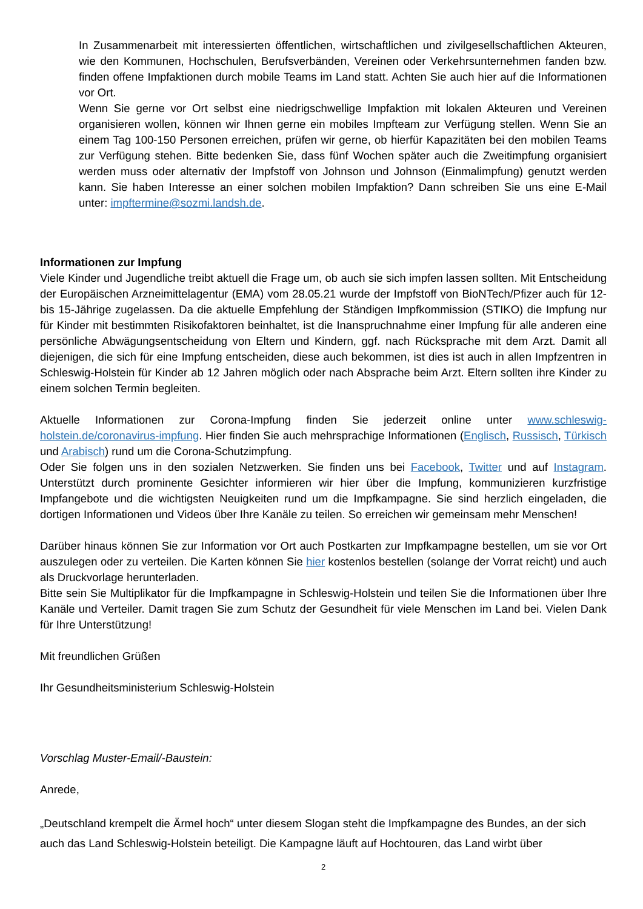In Zusammenarbeit mit interessierten öffentlichen, wirtschaftlichen und zivilgesellschaftlichen Akteuren, wie den Kommunen, Hochschulen, Berufsverbänden, Vereinen oder Verkehrsunternehmen fanden bzw. finden offene Impfaktionen durch mobile Teams im Land statt. Achten Sie auch hier auf die Informationen vor Ort.
Wenn Sie gerne vor Ort selbst eine niedrigschwellige Impfaktion mit lokalen Akteuren und Vereinen organisieren wollen, können wir Ihnen gerne ein mobiles Impfteam zur Verfügung stellen. Wenn Sie an einem Tag 100-150 Personen erreichen, prüfen wir gerne, ob hierfür Kapazitäten bei den mobilen Teams zur Verfügung stehen. Bitte bedenken Sie, dass fünf Wochen später auch die Zweitimpfung organisiert werden muss oder alternativ der Impfstoff von Johnson und Johnson (Einmalimpfung) genutzt werden kann. Sie haben Interesse an einer solchen mobilen Impfaktion? Dann schreiben Sie uns eine E-Mail unter: impftermine@sozmi.landsh.de.
Informationen zur Impfung
Viele Kinder und Jugendliche treibt aktuell die Frage um, ob auch sie sich impfen lassen sollten. Mit Entscheidung der Europäischen Arzneimittelagentur (EMA) vom 28.05.21 wurde der Impfstoff von BioNTech/Pfizer auch für 12- bis 15-Jährige zugelassen. Da die aktuelle Empfehlung der Ständigen Impfkommission (STIKO) die Impfung nur für Kinder mit bestimmten Risikofaktoren beinhaltet, ist die Inanspruchnahme einer Impfung für alle anderen eine persönliche Abwägungsentscheidung von Eltern und Kindern, ggf. nach Rücksprache mit dem Arzt. Damit all diejenigen, die sich für eine Impfung entscheiden, diese auch bekommen, ist dies ist auch in allen Impfzentren in Schleswig-Holstein für Kinder ab 12 Jahren möglich oder nach Absprache beim Arzt. Eltern sollten ihre Kinder zu einem solchen Termin begleiten.
Aktuelle Informationen zur Corona-Impfung finden Sie jederzeit online unter www.schleswig-holstein.de/coronavirus-impfung. Hier finden Sie auch mehrsprachige Informationen (Englisch, Russisch, Türkisch und Arabisch) rund um die Corona-Schutzimpfung.
Oder Sie folgen uns in den sozialen Netzwerken. Sie finden uns bei Facebook, Twitter und auf Instagram. Unterstützt durch prominente Gesichter informieren wir hier über die Impfung, kommunizieren kurzfristige Impfangebote und die wichtigsten Neuigkeiten rund um die Impfkampagne. Sie sind herzlich eingeladen, die dortigen Informationen und Videos über Ihre Kanäle zu teilen. So erreichen wir gemeinsam mehr Menschen!
Darüber hinaus können Sie zur Information vor Ort auch Postkarten zur Impfkampagne bestellen, um sie vor Ort auszulegen oder zu verteilen. Die Karten können Sie hier kostenlos bestellen (solange der Vorrat reicht) und auch als Druckvorlage herunterladen.
Bitte sein Sie Multiplikator für die Impfkampagne in Schleswig-Holstein und teilen Sie die Informationen über Ihre Kanäle und Verteiler. Damit tragen Sie zum Schutz der Gesundheit für viele Menschen im Land bei. Vielen Dank für Ihre Unterstützung!
Mit freundlichen Grüßen
Ihr Gesundheitsministerium Schleswig-Holstein
Vorschlag Muster-Email/-Baustein:
Anrede,
„Deutschland krempelt die Ärmel hoch“ unter diesem Slogan steht die Impfkampagne des Bundes, an der sich auch das Land Schleswig-Holstein beteiligt. Die Kampagne läuft auf Hochtouren, das Land wirbt über
2